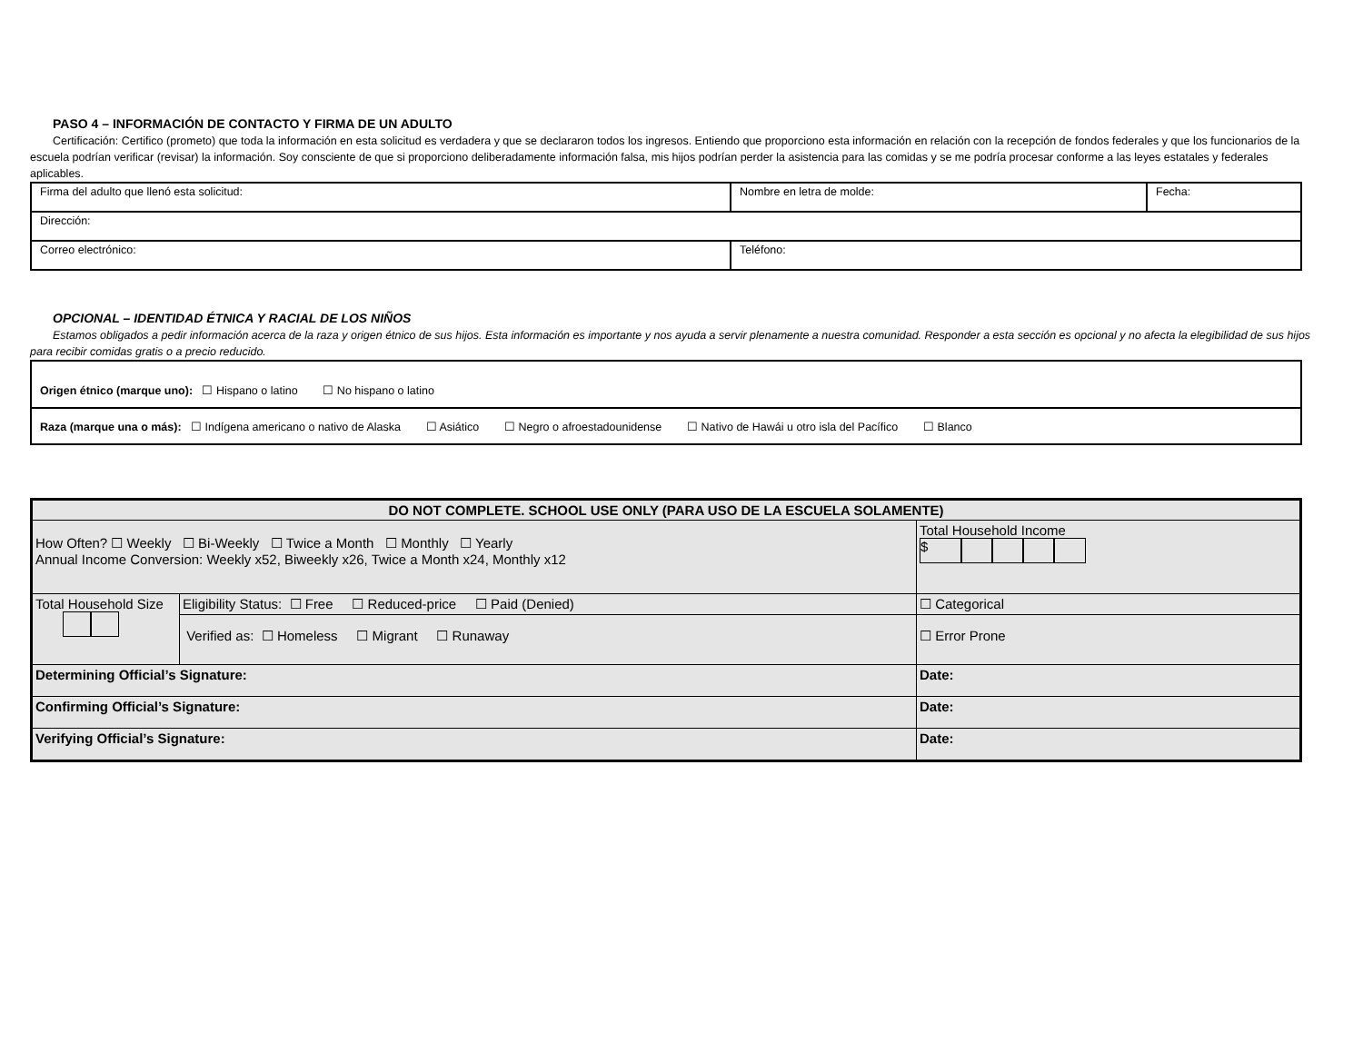PASO 4 – INFORMACIÓN DE CONTACTO Y FIRMA DE UN ADULTO
Certificación: Certifico (prometo) que toda la información en esta solicitud es verdadera y que se declararon todos los ingresos. Entiendo que proporciono esta información en relación con la recepción de fondos federales y que los funcionarios de la escuela podrían verificar (revisar) la información. Soy consciente de que si proporciono deliberadamente información falsa, mis hijos podrían perder la asistencia para las comidas y se me podría procesar conforme a las leyes estatales y federales aplicables.
| Firma del adulto que llenó esta solicitud: | Nombre en letra de molde: | Fecha: |
| Dirección: | | |
| Correo electrónico: | Teléfono: | |
OPCIONAL – IDENTIDAD ÉTNICA Y RACIAL DE LOS NIÑOS
Estamos obligados a pedir información acerca de la raza y origen étnico de sus hijos. Esta información es importante y nos ayuda a servir plenamente a nuestra comunidad. Responder a esta sección es opcional y no afecta la elegibilidad de sus hijos para recibir comidas gratis o a precio reducido.
| Origen étnico (marque uno): ☐ Hispano o latino ☐ No hispano o latino |
| Raza (marque una o más): ☐ Indígena americano o nativo de Alaska ☐ Asiático ☐ Negro o afroestadounidense ☐ Nativo de Hawái u otro isla del Pacífico ☐ Blanco |
| DO NOT COMPLETE. SCHOOL USE ONLY (PARA USO DE LA ESCUELA SOLAMENTE) | | |
| --- | --- | --- |
| How Often? ☐ Weekly ☐ Bi-Weekly ☐ Twice a Month ☐ Monthly ☐ Yearly Annual Income Conversion: Weekly x52, Biweekly x26, Twice a Month x24, Monthly x12 | | Total Household Income $ |
| Total Household Size | Eligibility Status: ☐ Free ☐ Reduced-price ☐ Paid (Denied) | ☐ Categorical |
| | Verified as: ☐ Homeless ☐ Migrant ☐ Runaway | ☐ Error Prone |
| Determining Official’s Signature: | | Date: |
| Confirming Official’s Signature: | | Date: |
| Verifying Official’s Signature: | | Date: |